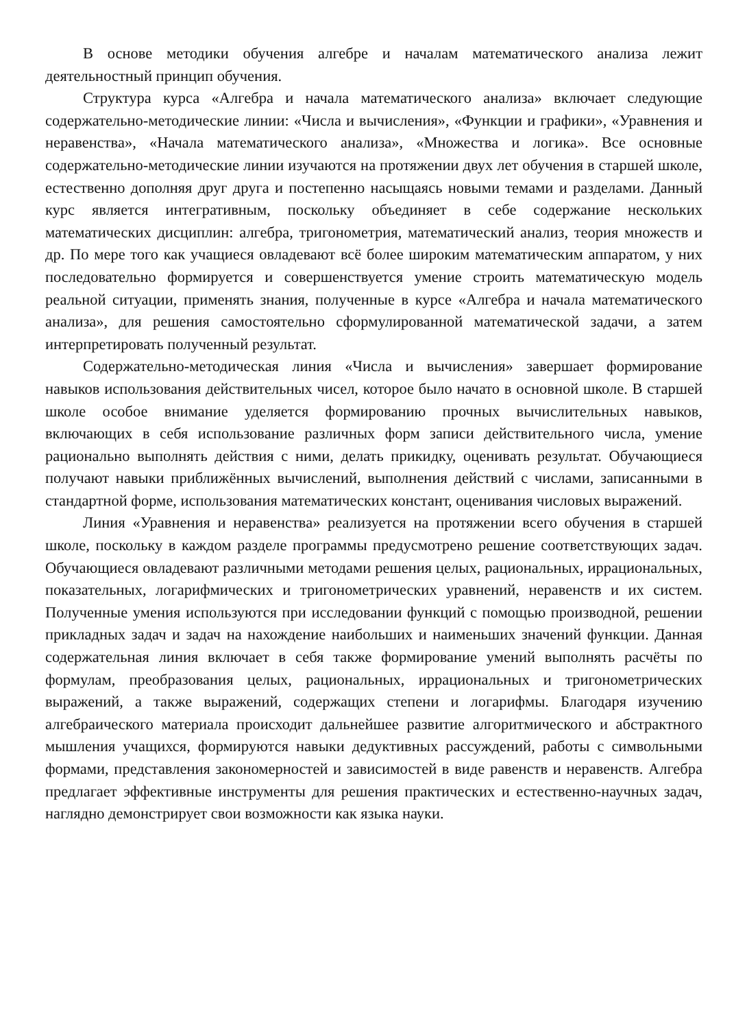В основе методики обучения алгебре и началам математического анализа лежит деятельностный принцип обучения.
Структура курса «Алгебра и начала математического анализа» включает следующие содержательно-методические линии: «Числа и вычисления», «Функции и графики», «Уравнения и неравенства», «Начала математического анализа», «Множества и логика». Все основные содержательно-методические линии изучаются на протяжении двух лет обучения в старшей школе, естественно дополняя друг друга и постепенно насыщаясь новыми темами и разделами. Данный курс является интегративным, поскольку объединяет в себе содержание нескольких математических дисциплин: алгебра, тригонометрия, математический анализ, теория множеств и др. По мере того как учащиеся овладевают всё более широким математическим аппаратом, у них последовательно формируется и совершенствуется умение строить математическую модель реальной ситуации, применять знания, полученные в курсе «Алгебра и начала математического анализа», для решения самостоятельно сформулированной математической задачи, а затем интерпретировать полученный результат.
Содержательно-методическая линия «Числа и вычисления» завершает формирование навыков использования действительных чисел, которое было начато в основной школе. В старшей школе особое внимание уделяется формированию прочных вычислительных навыков, включающих в себя использование различных форм записи действительного числа, умение рационально выполнять действия с ними, делать прикидку, оценивать результат. Обучающиеся получают навыки приближённых вычислений, выполнения действий с числами, записанными в стандартной форме, использования математических констант, оценивания числовых выражений.
Линия «Уравнения и неравенства» реализуется на протяжении всего обучения в старшей школе, поскольку в каждом разделе программы предусмотрено решение соответствующих задач. Обучающиеся овладевают различными методами решения целых, рациональных, иррациональных, показательных, логарифмических и тригонометрических уравнений, неравенств и их систем. Полученные умения используются при исследовании функций с помощью производной, решении прикладных задач и задач на нахождение наибольших и наименьших значений функции. Данная содержательная линия включает в себя также формирование умений выполнять расчёты по формулам, преобразования целых, рациональных, иррациональных и тригонометрических выражений, а также выражений, содержащих степени и логарифмы. Благодаря изучению алгебраического материала происходит дальнейшее развитие алгоритмического и абстрактного мышления учащихся, формируются навыки дедуктивных рассуждений, работы с символьными формами, представления закономерностей и зависимостей в виде равенств и неравенств. Алгебра предлагает эффективные инструменты для решения практических и естественно-научных задач, наглядно демонстрирует свои возможности как языка науки.